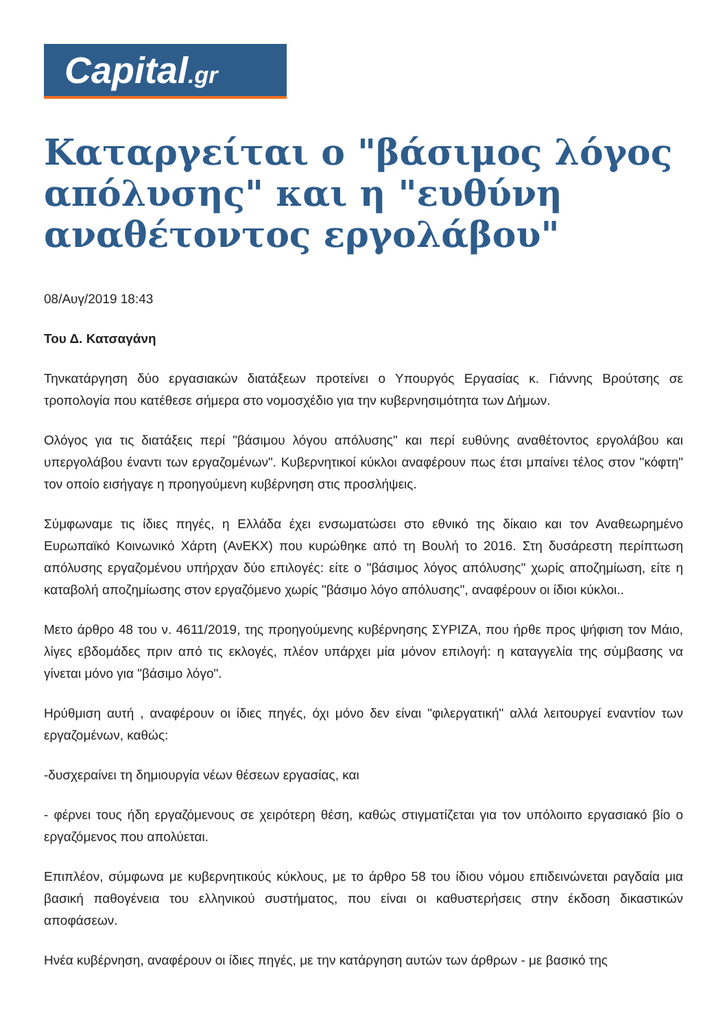Capital.gr
Καταργείται ο "βάσιμος λόγος απόλυσης" και η "ευθύνη αναθέτοντος εργολάβου"
08/Αυγ/2019 18:43
Του Δ. Κατσαγάνη
Τηνκατάργηση δύο εργασιακών διατάξεων προτείνει ο Υπουργός Εργασίας κ. Γιάννης Βρούτσης σε τροπολογία που κατέθεσε σήμερα στο νομοσχέδιο για την κυβερνησιμότητα των Δήμων.
Ολόγος για τις διατάξεις περί "βάσιμου λόγου απόλυσης" και περί ευθύνης αναθέτοντος εργολάβου και υπεργολάβου έναντι των εργαζομένων". Κυβερνητικοί κύκλοι αναφέρουν πως έτσι μπαίνει τέλος στον "κόφτη" τον οποίο εισήγαγε η προηγούμενη κυβέρνηση στις προσλήψεις.
Σύμφωναμε τις ίδιες πηγές, η Ελλάδα έχει ενσωματώσει στο εθνικό της δίκαιο και τον Αναθεωρημένο Ευρωπαϊκό Κοινωνικό Χάρτη (ΑνΕΚΧ) που κυρώθηκε από τη Βουλή το 2016. Στη δυσάρεστη περίπτωση απόλυσης εργαζομένου υπήρχαν δύο επιλογές: είτε ο "βάσιμος λόγος απόλυσης" χωρίς αποζημίωση, είτε η καταβολή αποζημίωσης στον εργαζόμενο χωρίς "βάσιμο λόγο απόλυσης", αναφέρουν οι ίδιοι κύκλοι..
Μετο άρθρο 48 του ν. 4611/2019, της προηγούμενης κυβέρνησης ΣΥΡΙΖΑ, που ήρθε προς ψήφιση τον Μάιο, λίγες εβδομάδες πριν από τις εκλογές, πλέον υπάρχει μία μόνον επιλογή: η καταγγελία της σύμβασης να γίνεται μόνο για "βάσιμο λόγο".
Ηρύθμιση αυτή , αναφέρουν οι ίδιες πηγές, όχι μόνο δεν είναι "φιλεργατική" αλλά λειτουργεί εναντίον των εργαζομένων, καθώς:
-δυσχεραίνει τη δημιουργία νέων θέσεων εργασίας, και
- φέρνει τους ήδη εργαζόμενους σε χειρότερη θέση, καθώς στιγματίζεται για τον υπόλοιπο εργασιακό βίο ο εργαζόμενος που απολύεται.
Επιπλέον, σύμφωνα με κυβερνητικούς κύκλους, με το άρθρο 58 του ίδιου νόμου επιδεινώνεται ραγδαία μια βασική παθογένεια του ελληνικού συστήματος, που είναι οι καθυστερήσεις στην έκδοση δικαστικών αποφάσεων.
Ηνέα κυβέρνηση, αναφέρουν οι ίδιες πηγές, με την κατάργηση αυτών των άρθρων - με βασικό της